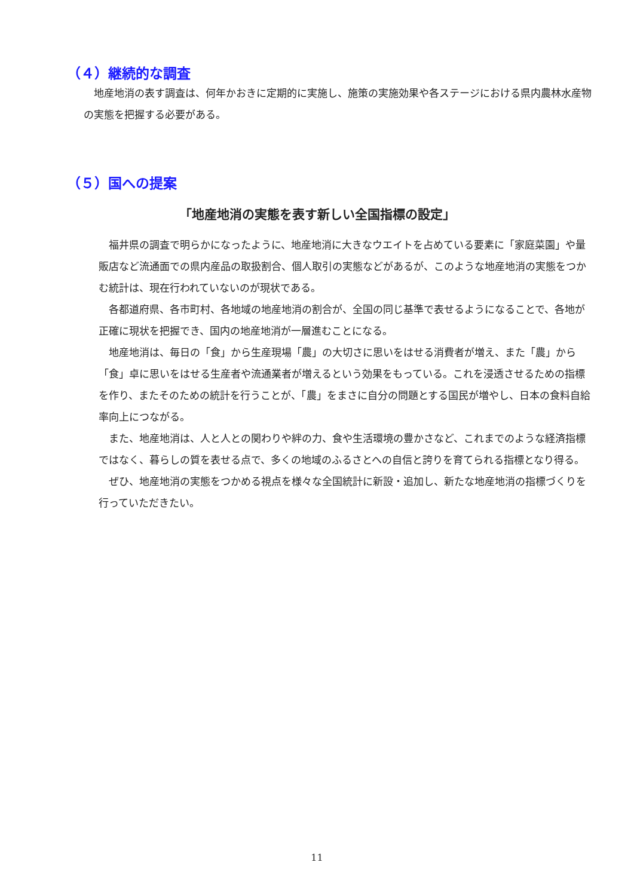（４）継続的な調査
　地産地消の表す調査は、何年かおきに定期的に実施し、施策の実施効果や各ステージにおける県内農林水産物の実態を把握する必要がある。
（５）国への提案
「地産地消の実態を表す新しい全国指標の設定」
　福井県の調査で明らかになったように、地産地消に大きなウエイトを占めている要素に「家庭菜園」や量販店など流通面での県内産品の取扱割合、個人取引の実態などがあるが、このような地産地消の実態をつかむ統計は、現在行われていないのが現状である。
　各都道府県、各市町村、各地域の地産地消の割合が、全国の同じ基準で表せるようになることで、各地が正確に現状を把握でき、国内の地産地消が一層進むことになる。
　地産地消は、毎日の「食」から生産現場「農」の大切さに思いをはせる消費者が増え、また「農」から「食」卓に思いをはせる生産者や流通業者が増えるという効果をもっている。これを浸透させるための指標を作り、またそのための統計を行うことが、「農」をまさに自分の問題とする国民が増やし、日本の食料自給率向上につながる。
　また、地産地消は、人と人との関わりや絆の力、食や生活環境の豊かさなど、これまでのような経済指標ではなく、暮らしの質を表せる点で、多くの地域のふるさとへの自信と誇りを育てられる指標となり得る。
　ぜひ、地産地消の実態をつかめる視点を様々な全国統計に新設・追加し、新たな地産地消の指標づくりを行っていただきたい。
11